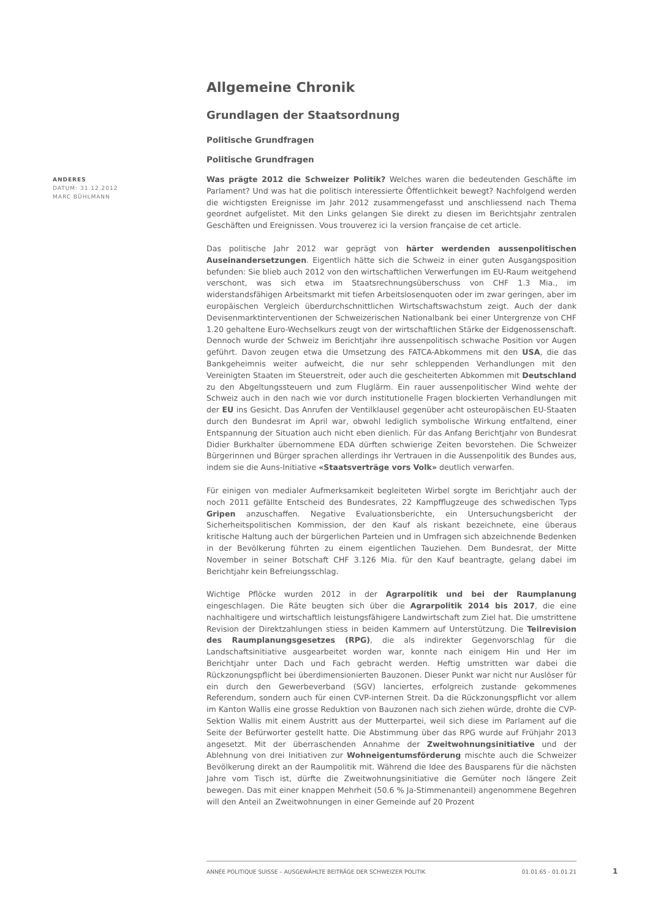Allgemeine Chronik
Grundlagen der Staatsordnung
Politische Grundfragen
Politische Grundfragen
Was prägte 2012 die Schweizer Politik? Welches waren die bedeutenden Geschäfte im Parlament? Und was hat die politisch interessierte Öffentlichkeit bewegt? Nachfolgend werden die wichtigsten Ereignisse im Jahr 2012 zusammengefasst und anschliessend nach Thema geordnet aufgelistet. Mit den Links gelangen Sie direkt zu diesen im Berichtsjahr zentralen Geschäften und Ereignissen. Vous trouverez ici la version française de cet article.
Das politische Jahr 2012 war geprägt von härter werdenden aussenpolitischen Auseinandersetzungen. Eigentlich hätte sich die Schweiz in einer guten Ausgangsposition befunden: Sie blieb auch 2012 von den wirtschaftlichen Verwerfungen im EU-Raum weitgehend verschont, was sich etwa im Staatsrechnungsüberschuss von CHF 1.3 Mia., im widerstandsfähigen Arbeitsmarkt mit tiefen Arbeitslosenquoten oder im zwar geringen, aber im europäischen Vergleich überdurchschnittlichen Wirtschaftswachstum zeigt. Auch der dank Devisenmarktinterventionen der Schweizerischen Nationalbank bei einer Untergrenze von CHF 1.20 gehaltene Euro-Wechselkurs zeugt von der wirtschaftlichen Stärke der Eidgenossenschaft. Dennoch wurde der Schweiz im Berichtjahr ihre aussenpolitisch schwache Position vor Augen geführt. Davon zeugen etwa die Umsetzung des FATCA-Abkommens mit den USA, die das Bankgeheimnis weiter aufweicht, die nur sehr schleppenden Verhandlungen mit den Vereinigten Staaten im Steuerstreit, oder auch die gescheiterten Abkommen mit Deutschland zu den Abgeltungssteuern und zum Fluglärm. Ein rauer aussenpolitischer Wind wehte der Schweiz auch in den nach wie vor durch institutionelle Fragen blockierten Verhandlungen mit der EU ins Gesicht. Das Anrufen der Ventilklausel gegenüber acht osteuropäischen EU-Staaten durch den Bundesrat im April war, obwohl lediglich symbolische Wirkung entfaltend, einer Entspannung der Situation auch nicht eben dienlich. Für das Anfang Berichtjahr von Bundesrat Didier Burkhalter übernommene EDA dürften schwierige Zeiten bevorstehen. Die Schweizer Bürgerinnen und Bürger sprachen allerdings ihr Vertrauen in die Aussenpolitik des Bundes aus, indem sie die Auns-Initiative «Staatsverträge vors Volk» deutlich verwarfen.
Für einigen von medialer Aufmerksamkeit begleiteten Wirbel sorgte im Berichtjahr auch der noch 2011 gefällte Entscheid des Bundesrates, 22 Kampfflugzeuge des schwedischen Typs Gripen anzuschaffen. Negative Evaluationsberichte, ein Untersuchungsbericht der Sicherheitspolitischen Kommission, der den Kauf als riskant bezeichnete, eine überaus kritische Haltung auch der bürgerlichen Parteien und in Umfragen sich abzeichnende Bedenken in der Bevölkerung führten zu einem eigentlichen Tauziehen. Dem Bundesrat, der Mitte November in seiner Botschaft CHF 3.126 Mia. für den Kauf beantragte, gelang dabei im Berichtjahr kein Befreiungsschlag.
Wichtige Pflöcke wurden 2012 in der Agrarpolitik und bei der Raumplanung eingeschlagen. Die Räte beugten sich über die Agrarpolitik 2014 bis 2017, die eine nachhaltigere und wirtschaftlich leistungsfähigere Landwirtschaft zum Ziel hat. Die umstrittene Revision der Direktzahlungen stiess in beiden Kammern auf Unterstützung. Die Teilrevision des Raumplanungsgesetzes (RPG), die als indirekter Gegenvorschlag für die Landschaftsinitiative ausgearbeitet worden war, konnte nach einigem Hin und Her im Berichtjahr unter Dach und Fach gebracht werden. Heftig umstritten war dabei die Rückzonungspflicht bei überdimensionierten Bauzonen. Dieser Punkt war nicht nur Auslöser für ein durch den Gewerbeverband (SGV) lanciertes, erfolgreich zustande gekommenes Referendum, sondern auch für einen CVP-internen Streit. Da die Rückzonungspflicht vor allem im Kanton Wallis eine grosse Reduktion von Bauzonen nach sich ziehen würde, drohte die CVP-Sektion Wallis mit einem Austritt aus der Mutterpartei, weil sich diese im Parlament auf die Seite der Befürworter gestellt hatte. Die Abstimmung über das RPG wurde auf Frühjahr 2013 angesetzt. Mit der überraschenden Annahme der Zweitwohnungsinitiative und der Ablehnung von drei Initiativen zur Wohneigentumsförderung mischte auch die Schweizer Bevölkerung direkt an der Raumpolitik mit. Während die Idee des Bausparens für die nächsten Jahre vom Tisch ist, dürfte die Zweitwohnungsinitiative die Gemüter noch längere Zeit bewegen. Das mit einer knappen Mehrheit (50.6 % Ja-Stimmenanteil) angenommene Begehren will den Anteil an Zweitwohnungen in einer Gemeinde auf 20 Prozent
ANDERES
DATUM: 31.12.2012
MARC BÜHLMANN
ANNÉE POLITIQUE SUISSE – AUSGEWÄHLTE BEITRÄGE DER SCHWEIZER POLITIK 01.01.65 - 01.01.21
1